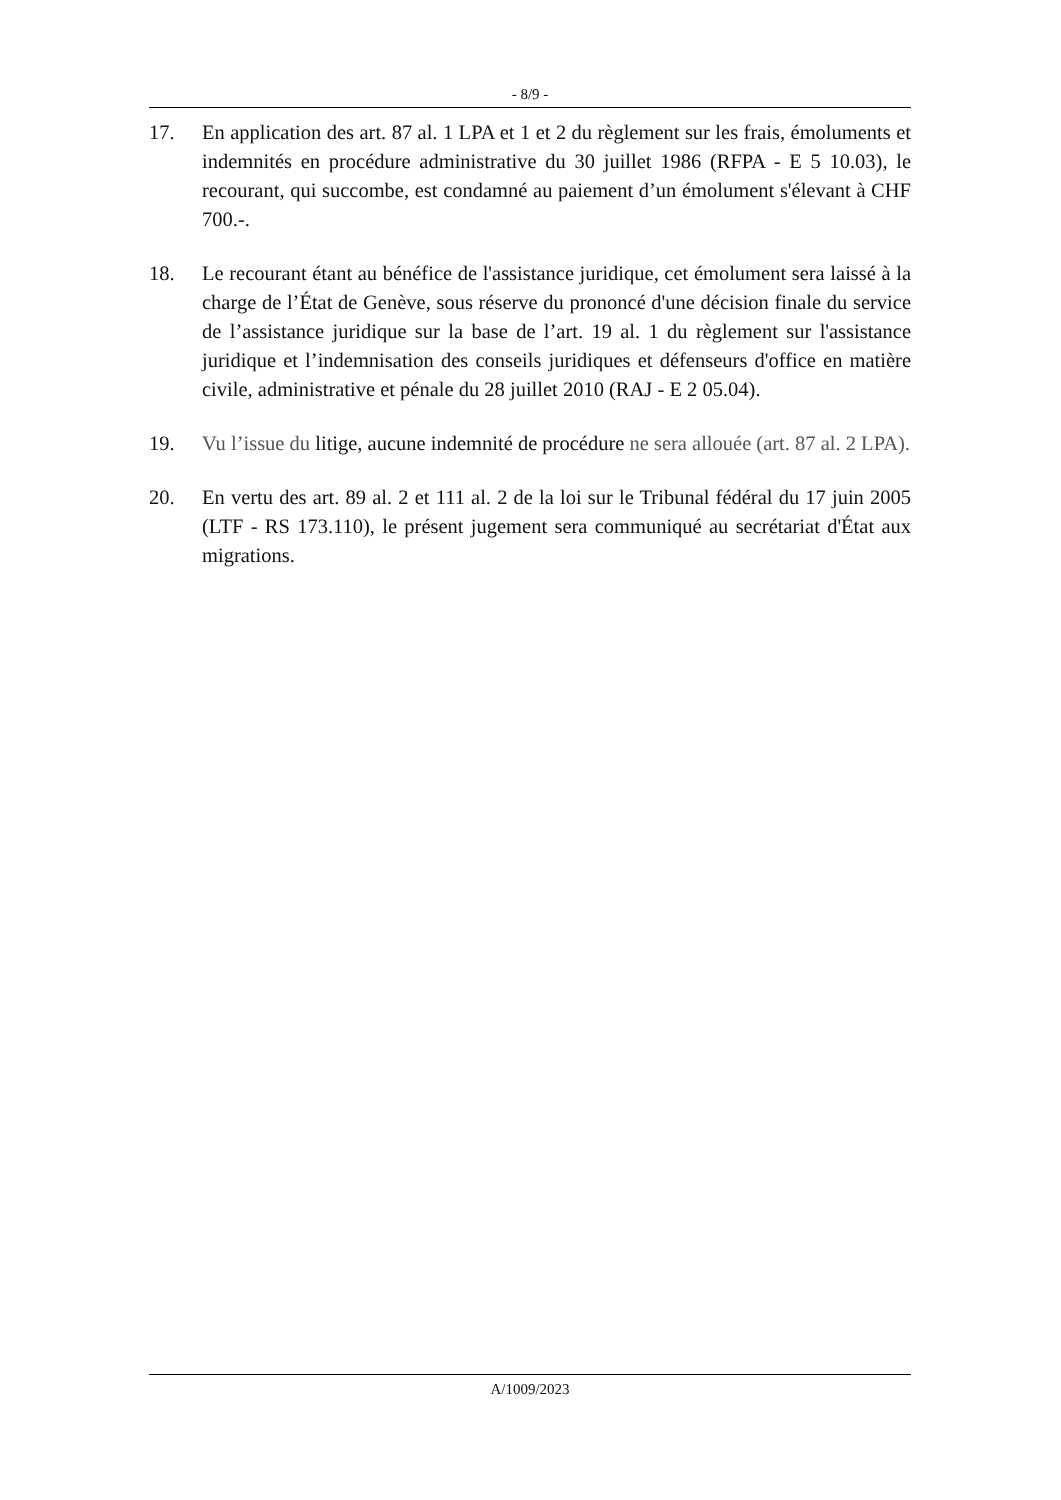- 8/9 -
17. En application des art. 87 al. 1 LPA et 1 et 2 du règlement sur les frais, émoluments et indemnités en procédure administrative du 30 juillet 1986 (RFPA - E 5 10.03), le recourant, qui succombe, est condamné au paiement d’un émolument s'élevant à CHF 700.-.
18. Le recourant étant au bénéfice de l'assistance juridique, cet émolument sera laissé à la charge de l’État de Genève, sous réserve du prononcé d'une décision finale du service de l’assistance juridique sur la base de l’art. 19 al. 1 du règlement sur l'assistance juridique et l’indemnisation des conseils juridiques et défenseurs d'office en matière civile, administrative et pénale du 28 juillet 2010 (RAJ - E 2 05.04).
19. Vu l’issue du litige, aucune indemnité de procédure ne sera allouée (art. 87 al. 2 LPA).
20. En vertu des art. 89 al. 2 et 111 al. 2 de la loi sur le Tribunal fédéral du 17 juin 2005 (LTF - RS 173.110), le présent jugement sera communiqué au secrétariat d'État aux migrations.
A/1009/2023